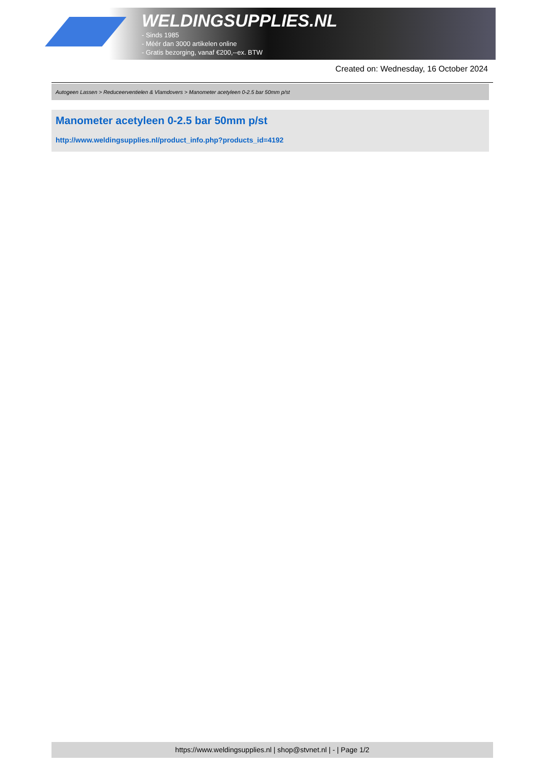WELDINGSUPPLIES.NL
- Sinds 1985
- Méér dan 3000 artikelen online
- Gratis bezorging, vanaf €200,--ex. BTW
Created on: Wednesday, 16 October 2024
Autogeen Lassen > Reduceerventielen & Vlamdovers > Manometer acetyleen 0-2.5 bar 50mm p/st
Manometer acetyleen 0-2.5 bar 50mm p/st
http://www.weldingsupplies.nl/product_info.php?products_id=4192
https://www.weldingsupplies.nl | shop@stvnet.nl | - | Page 1/2